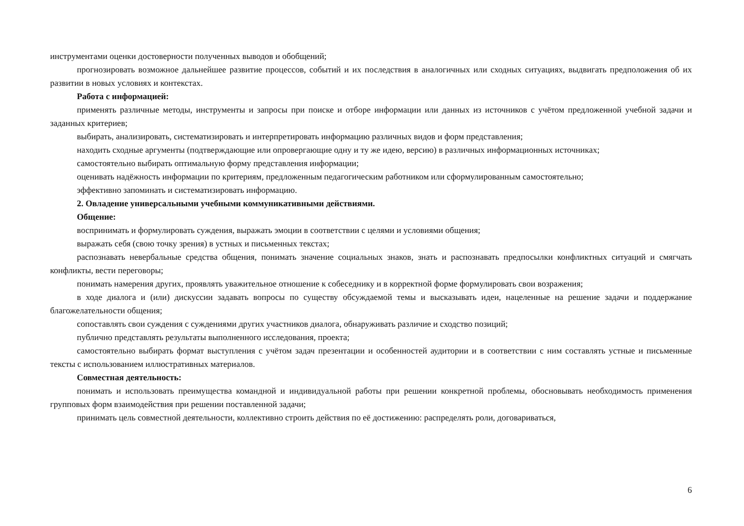инструментами оценки достоверности полученных выводов и обобщений;
прогнозировать возможное дальнейшее развитие процессов, событий и их последствия в аналогичных или сходных ситуациях, выдвигать предположения об их развитии в новых условиях и контекстах.
Работа с информацией:
применять различные методы, инструменты и запросы при поиске и отборе информации или данных из источников с учётом предложенной учебной задачи и заданных критериев;
выбирать, анализировать, систематизировать и интерпретировать информацию различных видов и форм представления;
находить сходные аргументы (подтверждающие или опровергающие одну и ту же идею, версию) в различных информационных источниках;
самостоятельно выбирать оптимальную форму представления информации;
оценивать надёжность информации по критериям, предложенным педагогическим работником или сформулированным самостоятельно;
эффективно запоминать и систематизировать информацию.
2. Овладение универсальными учебными коммуникативными действиями.
Общение:
воспринимать и формулировать суждения, выражать эмоции в соответствии с целями и условиями общения;
выражать себя (свою точку зрения) в устных и письменных текстах;
распознавать невербальные средства общения, понимать значение социальных знаков, знать и распознавать предпосылки конфликтных ситуаций и смягчать конфликты, вести переговоры;
понимать намерения других, проявлять уважительное отношение к собеседнику и в корректной форме формулировать свои возражения;
в ходе диалога и (или) дискуссии задавать вопросы по существу обсуждаемой темы и высказывать идеи, нацеленные на решение задачи и поддержание благожелательности общения;
сопоставлять свои суждения с суждениями других участников диалога, обнаруживать различие и сходство позиций;
публично представлять результаты выполненного исследования, проекта;
самостоятельно выбирать формат выступления с учётом задач презентации и особенностей аудитории и в соответствии с ним составлять устные и письменные тексты с использованием иллюстративных материалов.
Совместная деятельность:
понимать и использовать преимущества командной и индивидуальной работы при решении конкретной проблемы, обосновывать необходимость применения групповых форм взаимодействия при решении поставленной задачи;
принимать цель совместной деятельности, коллективно строить действия по её достижению: распределять роли, договариваться,
6